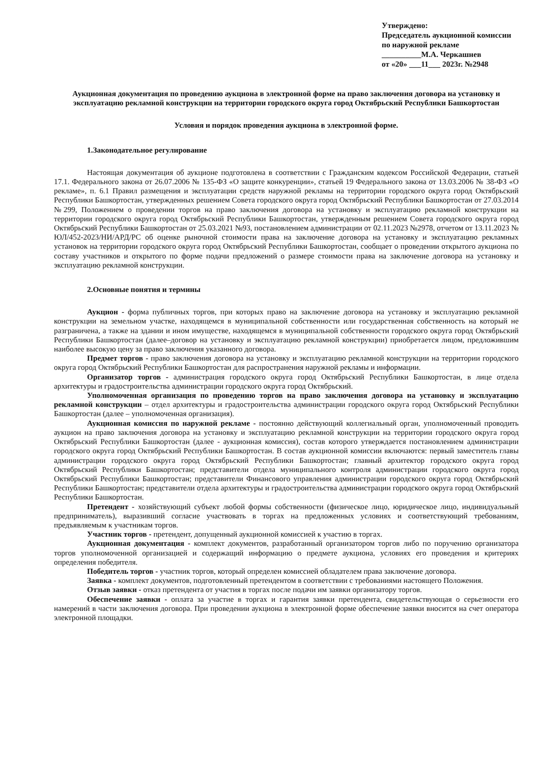Утверждено:
Председатель аукционной комиссии по наружной рекламе
__________М.А. Черкашнев
от «20» ___11___ 2023г. №2948
Аукционная документация по проведению аукциона в электронной форме на право заключения договора на установку и эксплуатацию рекламной конструкции на территории городского округа город Октябрьский Республики Башкортостан
Условия и порядок проведения аукциона в электронной форме.
1.Законодательное регулирование
Настоящая документация об аукционе подготовлена в соответствии с Гражданским кодексом Российской Федерации, статьей 17.1. Федерального закона от 26.07.2006 № 135-ФЗ «О защите конкуренции», статьей 19 Федерального закона от 13.03.2006 № 38-ФЗ «О рекламе», п. 6.1 Правил размещения и эксплуатации средств наружной рекламы на территории городского округа город Октябрьский Республики Башкортостан, утвержденных решением Совета городского округа город Октябрьский Республики Башкортостан от 27.03.2014 №299, Положением о проведении торгов на право заключения договора на установку и эксплуатацию рекламной конструкции на территории городского округа город Октябрьский Республики Башкортостан, утвержденным решением Совета городского округа город Октябрьский Республики Башкортостан от 25.03.2021 №93, постановлением администрации от 02.11.2023 №2978, отчетом от 13.11.2023 № ЮЛ/452-2023/НИ/АРД/РС об оценке рыночной стоимости права на заключение договора на установку и эксплуатацию рекламных установок на территории городского округа город Октябрьский Республики Башкортостан, сообщает о проведении открытого аукциона по составу участников и открытого по форме подачи предложений о размере стоимости права на заключение договора на установку и эксплуатацию рекламной конструкции.
2.Основные понятия и термины
Аукцион - форма публичных торгов, при которых право на заключение договора на установку и эксплуатацию рекламной конструкции на земельном участке, находящемся в муниципальной собственности или государственная собственность на который не разграничена, а также на здании и ином имуществе, находящемся в муниципальной собственности городского округа город Октябрьский Республики Башкортостан (далее–договор на установку и эксплуатацию рекламной конструкции) приобретается лицом, предложившим наиболее высокую цену за право заключения указанного договора.
Предмет торгов - право заключения договора на установку и эксплуатацию рекламной конструкции на территории городского округа город Октябрьский Республики Башкортостан для распространения наружной рекламы и информации.
Организатор торгов - администрация городского округа город Октябрьский Республики Башкортостан, в лице отдела архитектуры и градостроительства администрации городского округа город Октябрьский.
Уполномоченная организация по проведению торгов на право заключения договора на установку и эксплуатацию рекламной конструкции – отдел архитектуры и градостроительства администрации городского округа город Октябрьский Республики Башкортостан (далее – уполномоченная организация).
Аукционная комиссия по наружной рекламе - постоянно действующий коллегиальный орган, уполномоченный проводить аукцион на право заключения договора на установку и эксплуатацию рекламной конструкции на территории городского округа город Октябрьский Республики Башкортостан (далее - аукционная комиссия), состав которого утверждается постановлением администрации городского округа город Октябрьский Республики Башкортостан. В состав аукционной комиссии включаются: первый заместитель главы администрации городского округа город Октябрьский Республики Башкортостан; главный архитектор городского округа город Октябрьский Республики Башкортостан; представители отдела муниципального контроля администрации городского округа город Октябрьский Республики Башкортостан; представители Финансового управления администрации городского округа город Октябрьский Республики Башкортостан; представители отдела архитектуры и градостроительства администрации городского округа город Октябрьский Республики Башкортостан.
Претендент - хозяйствующий субъект любой формы собственности (физическое лицо, юридическое лицо, индивидуальный предприниматель), выразивший согласие участвовать в торгах на предложенных условиях и соответствующий требованиям, предъявляемым к участникам торгов.
Участник торгов - претендент, допущенный аукционной комиссией к участию в торгах.
Аукционная документация - комплект документов, разработанный организатором торгов либо по поручению организатора торгов уполномоченной организацией и содержащий информацию о предмете аукциона, условиях его проведения и критериях определения победителя.
Победитель торгов - участник торгов, который определен комиссией обладателем права заключение договора.
Заявка - комплект документов, подготовленный претендентом в соответствии с требованиями настоящего Положения.
Отзыв заявки - отказ претендента от участия в торгах после подачи им заявки организатору торгов.
Обеспечение заявки - оплата за участие в торгах и гарантия заявки претендента, свидетельствующая о серьезности его намерений в части заключения договора. При проведении аукциона в электронной форме обеспечение заявки вносится на счет оператора электронной площадки.